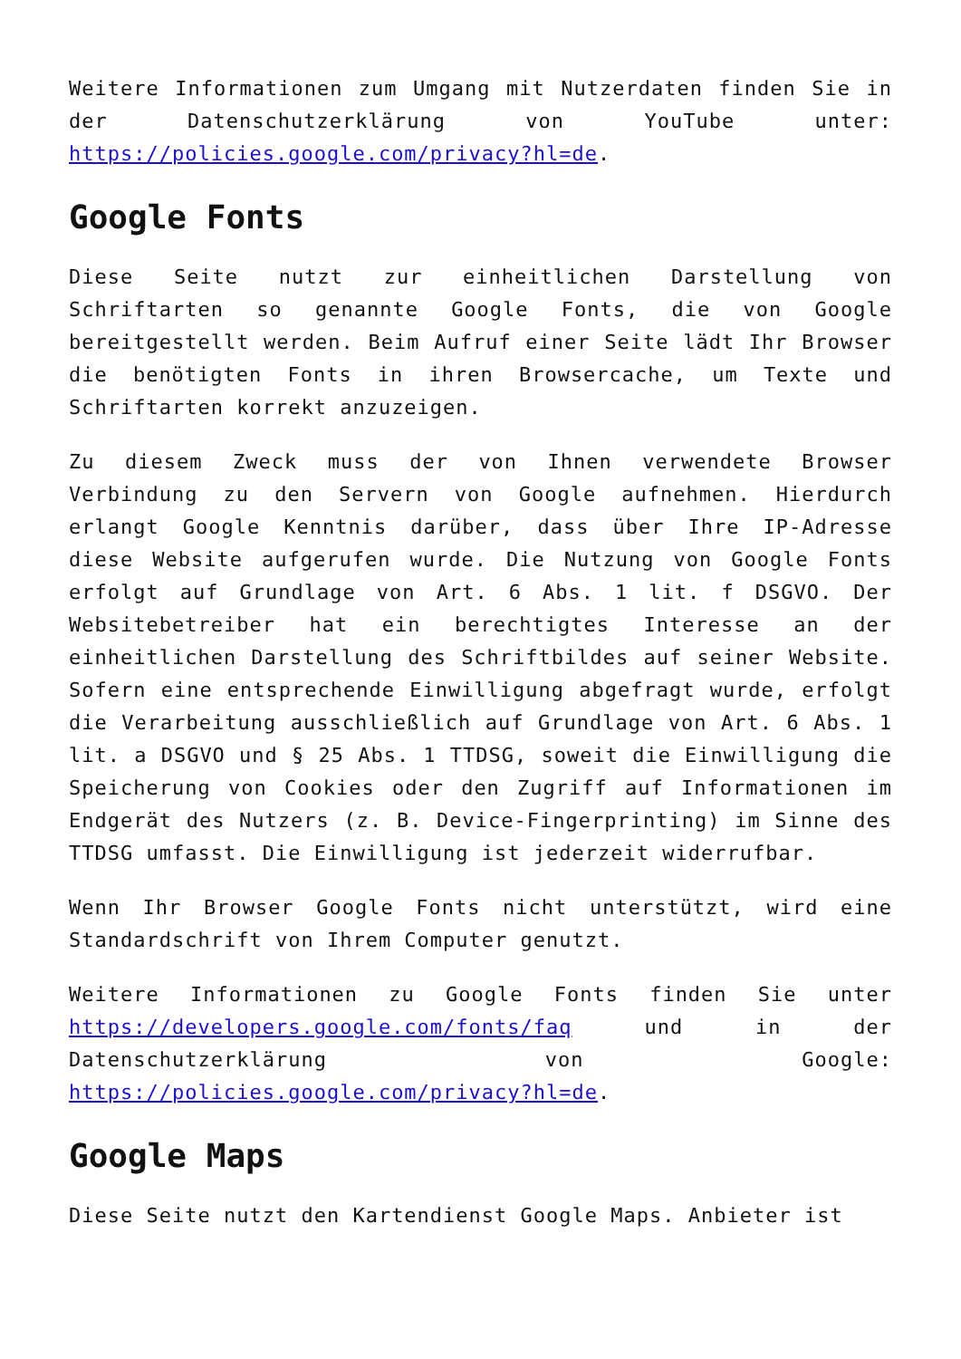Weitere Informationen zum Umgang mit Nutzerdaten finden Sie in der Datenschutzerklärung von YouTube unter: https://policies.google.com/privacy?hl=de.
Google Fonts
Diese Seite nutzt zur einheitlichen Darstellung von Schriftarten so genannte Google Fonts, die von Google bereitgestellt werden. Beim Aufruf einer Seite lädt Ihr Browser die benötigten Fonts in ihren Browsercache, um Texte und Schriftarten korrekt anzuzeigen.
Zu diesem Zweck muss der von Ihnen verwendete Browser Verbindung zu den Servern von Google aufnehmen. Hierdurch erlangt Google Kenntnis darüber, dass über Ihre IP-Adresse diese Website aufgerufen wurde. Die Nutzung von Google Fonts erfolgt auf Grundlage von Art. 6 Abs. 1 lit. f DSGVO. Der Websitebetreiber hat ein berechtigtes Interesse an der einheitlichen Darstellung des Schriftbildes auf seiner Website. Sofern eine entsprechende Einwilligung abgefragt wurde, erfolgt die Verarbeitung ausschließlich auf Grundlage von Art. 6 Abs. 1 lit. a DSGVO und § 25 Abs. 1 TTDSG, soweit die Einwilligung die Speicherung von Cookies oder den Zugriff auf Informationen im Endgerät des Nutzers (z. B. Device-Fingerprinting) im Sinne des TTDSG umfasst. Die Einwilligung ist jederzeit widerrufbar.
Wenn Ihr Browser Google Fonts nicht unterstützt, wird eine Standardschrift von Ihrem Computer genutzt.
Weitere Informationen zu Google Fonts finden Sie unter https://developers.google.com/fonts/faq und in der Datenschutzerklärung von Google: https://policies.google.com/privacy?hl=de.
Google Maps
Diese Seite nutzt den Kartendienst Google Maps. Anbieter ist